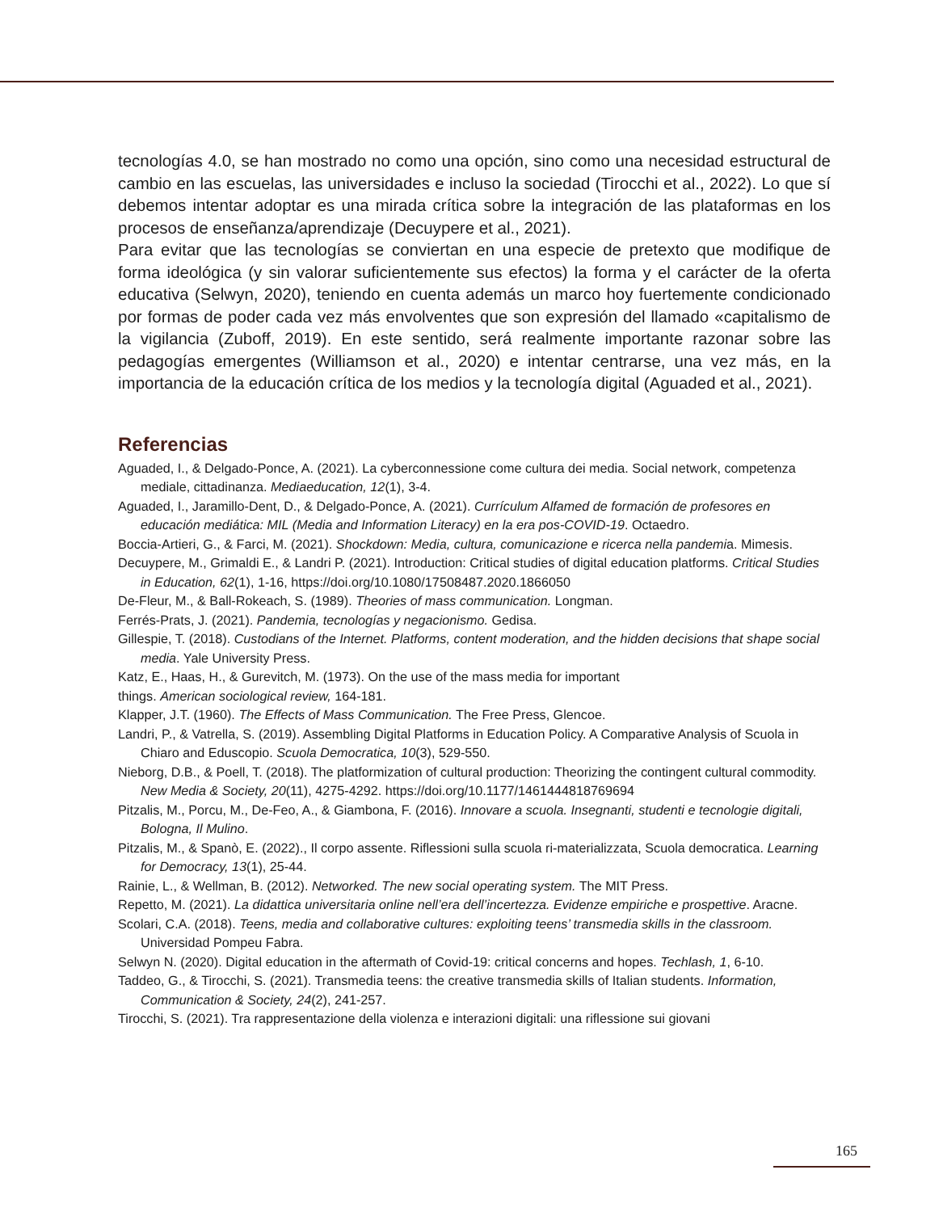tecnologías 4.0, se han mostrado no como una opción, sino como una necesidad estructural de cambio en las escuelas, las universidades e incluso la sociedad (Tirocchi et al., 2022). Lo que sí debemos intentar adoptar es una mirada crítica sobre la integración de las platafor­mas en los procesos de enseñanza/aprendizaje (Decuypere et al., 2021).
Para evitar que las tecnologías se conviertan en una especie de pretexto que modifique de forma ideológica (y sin valorar suficientemente sus efectos) la forma y el carácter de la oferta educativa (Selwyn, 2020), teniendo en cuenta además un marco hoy fuertemente condicio­nado por formas de poder cada vez más envolventes que son expresión del llamado «capi­talismo de la vigilancia (Zuboff, 2019). En este sentido, será realmente importante razonar sobre las pedagogías emergentes (Williamson et al., 2020) e intentar centrarse, una vez más, en la importancia de la educación crítica de los medios y la tecnología digital (Aguaded et al., 2021).
Referencias
Aguaded, I., & Delgado-Ponce, A. (2021). La cyberconnessione come cultura dei media. Social network, competenza mediale, cittadinanza. Mediaeducation, 12(1), 3-4.
Aguaded, I., Jaramillo-Dent, D., & Delgado-Ponce, A. (2021). Currículum Alfamed de formación de profesores en educación mediática: MIL (Media and Information Literacy) en la era pos-COVID-19. Octaedro.
Boccia-Artieri, G., & Farci, M. (2021). Shockdown: Media, cultura, comunicazione e ricerca nella pandemia. Mimesis.
Decuypere, M., Grimaldi E., & Landri P. (2021). Introduction: Critical studies of digital education platforms. Critical Studies in Education, 62(1), 1-16, https://doi.org/10.1080/17508487.2020.1866050
De-Fleur, M., & Ball-Rokeach, S. (1989). Theories of mass communication. Longman.
Ferrés-Prats, J. (2021). Pandemia, tecnologías y negacionismo. Gedisa.
Gillespie, T. (2018). Custodians of the Internet. Platforms, content moderation, and the hidden decisions that shape social media. Yale University Press.
Katz, E., Haas, H., & Gurevitch, M. (1973). On the use of the mass media for important
things. American sociological review, 164-181.
Klapper, J.T. (1960). The Effects of Mass Communication. The Free Press, Glencoe.
Landri, P., & Vatrella, S. (2019). Assembling Digital Platforms in Education Policy. A Comparative Analysis of Scuola in Chiaro and Eduscopio. Scuola Democratica, 10(3), 529-550.
Nieborg, D.B., & Poell, T. (2018). The platformization of cultural production: Theorizing the contingent cultural commodity. New Media & Society, 20(11), 4275-4292. https://doi.org/10.1177/1461444818769694
Pitzalis, M., Porcu, M., De-Feo, A., & Giambona, F. (2016). Innovare a scuola. Insegnanti, studenti e tecnologie digitali, Bologna, Il Mulino.
Pitzalis, M., & Spanò, E. (2022)., Il corpo assente. Riflessioni sulla scuola ri-materializzata, Scuola democratica. Learning for Democracy, 13(1), 25-44.
Rainie, L., & Wellman, B. (2012). Networked. The new social operating system. The MIT Press.
Repetto, M. (2021). La didattica universitaria online nell’era dell’incertezza. Evidenze empiriche e prospettive. Aracne.
Scolari, C.A. (2018). Teens, media and collaborative cultures: exploiting teens’ transmedia skills in the classroom. Universidad Pompeu Fabra.
Selwyn N. (2020). Digital education in the aftermath of Covid-19: critical concerns and hopes. Techlash, 1, 6-10.
Taddeo, G., & Tirocchi, S. (2021). Transmedia teens: the creative transmedia skills of Italian students. Information, Communication & Society, 24(2), 241-257.
Tirocchi, S. (2021). Tra rappresentazione della violenza e interazioni digitali: una riflessione sui giovani
165